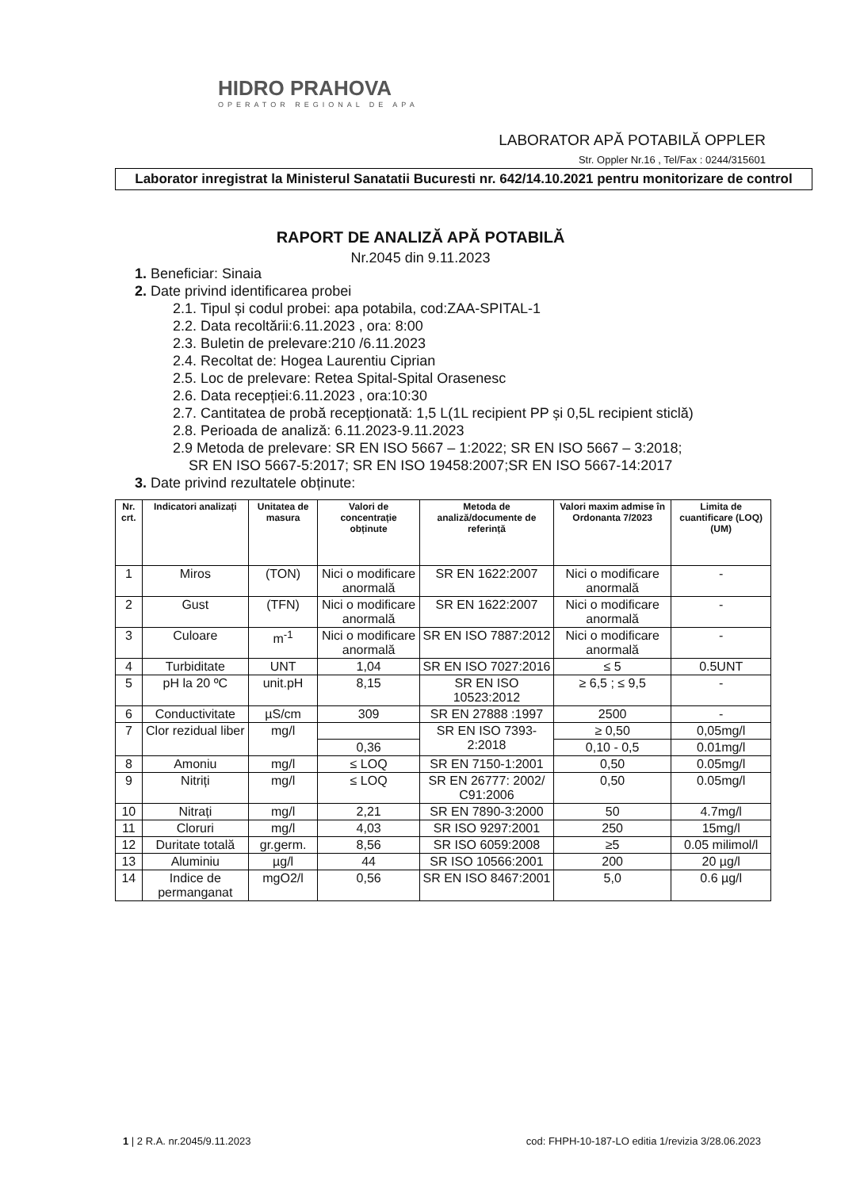HIDRO PRAHOVA
OPERATOR REGIONAL DE APA
LABORATOR APĂ POTABILĂ OPPLER
Str. Oppler Nr.16 , Tel/Fax : 0244/315601
Laborator inregistrat la Ministerul Sanatatii Bucuresti nr. 642/14.10.2021 pentru monitorizare de control
RAPORT DE ANALIZĂ APĂ POTABILĂ
Nr.2045 din 9.11.2023
1. Beneficiar: Sinaia
2. Date privind identificarea probei
2.1. Tipul și codul probei: apa potabila, cod:ZAA-SPITAL-1
2.2. Data recoltării:6.11.2023 , ora: 8:00
2.3. Buletin de prelevare:210 /6.11.2023
2.4. Recoltat de: Hogea Laurentiu Ciprian
2.5. Loc de prelevare: Retea Spital-Spital Orasenesc
2.6. Data recepției:6.11.2023 , ora:10:30
2.7. Cantitatea de probă recepționată: 1,5 L(1L recipient PP și 0,5L recipient sticlă)
2.8. Perioada de analiză: 6.11.2023-9.11.2023
2.9 Metoda de prelevare: SR EN ISO 5667 – 1:2022; SR EN ISO 5667 – 3:2018;
SR EN ISO 5667-5:2017; SR EN ISO 19458:2007;SR EN ISO 5667-14:2017
3. Date privind rezultatele obținute:
| Nr. crt. | Indicatori analizați | Unitatea de masura | Valori de concentrație obținute | Metoda de analiză/documente de referință | Valori maxim admise în Ordonanta 7/2023 | Limita de cuantificare (LOQ) (UM) |
| --- | --- | --- | --- | --- | --- | --- |
| 1 | Miros | (TON) | Nici o modificare anormală | SR EN 1622:2007 | Nici o modificare anormală | - |
| 2 | Gust | (TFN) | Nici o modificare anormală | SR EN 1622:2007 | Nici o modificare anormală | - |
| 3 | Culoare | m<sup>-1</sup> | Nici o modificare anormală | SR EN ISO 7887:2012 | Nici o modificare anormală | - |
| 4 | Turbiditate | UNT | 1,04 | SR EN ISO 7027:2016 | ≤ 5 | 0.5UNT |
| 5 | pH la 20 ºC | unit.pH | 8,15 | SR EN ISO 10523:2012 | ≥ 6,5 ; ≤ 9,5 | - |
| 6 | Conductivitate | µS/cm | 309 | SR EN 27888 :1997 | 2500 | - |
| 7 | Clor rezidual liber | mg/l | | SR EN ISO 7393-2:2018 | ≥ 0,50 | 0,05mg/l |
| | | | 0,36 | | 0,10 - 0,5 | 0.01mg/l |
| 8 | Amoniu | mg/l | ≤ LOQ | SR EN 7150-1:2001 | 0,50 | 0.05mg/l |
| 9 | Nitriți | mg/l | ≤ LOQ | SR EN 26777: 2002/ C91:2006 | 0,50 | 0.05mg/l |
| 10 | Nitrați | mg/l | 2,21 | SR EN 7890-3:2000 | 50 | 4.7mg/l |
| 11 | Cloruri | mg/l | 4,03 | SR ISO 9297:2001 | 250 | 15mg/l |
| 12 | Duritate totală | gr.germ. | 8,56 | SR ISO 6059:2008 | ≥5 | 0.05 milimol/l |
| 13 | Aluminiu | µg/l | 44 | SR ISO 10566:2001 | 200 | 20 µg/l |
| 14 | Indice de permanganat | mgO2/l | 0,56 | SR EN ISO 8467:2001 | 5,0 | 0.6 µg/l |
1 | 2 R.A. nr.2045/9.11.2023 cod: FHPH-10-187-LO editia 1/revizia 3/28.06.2023